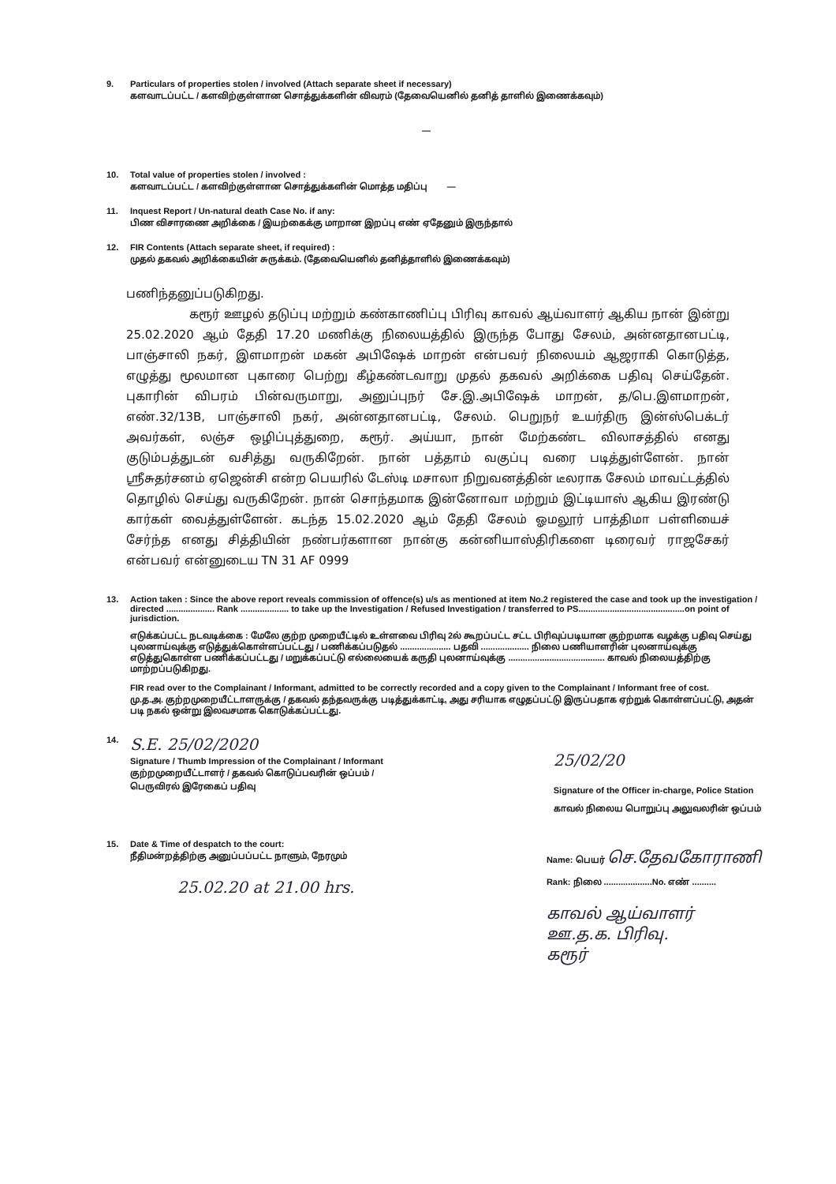9. Particulars of properties stolen / involved (Attach separate sheet if necessary)
களவாடப்பட்ட / களவிற்குள்ளான சொத்துக்களின் விவரம் (தேவையெனில் தனித் தாளில் இணைக்கவும்)
—
10. Total value of properties stolen / involved :
களவாடப்பட்ட / களவிற்குள்ளான சொத்துக்களின் மொத்த மதிப்பு —
11. Inquest Report / Un-natural death Case No. if any:
பிண விசாரணை அறிக்கை / இயற்கைக்கு மாறான இறப்பு எண் ஏதேனும் இருந்தால்
12. FIR Contents (Attach separate sheet, if required) :
முதல் தகவல் அறிக்கையின் சுருக்கம். (தேவையெனில் தனித்தாளில் இணைக்கவும்)
பணிந்தனுப்படுகிறது.
கரூர் ஊழல் தடுப்பு மற்றும் கண்காணிப்பு பிரிவு காவல் ஆய்வாளர் ஆகிய நான் இன்று 25.02.2020 ஆம் தேதி 17.20 மணிக்கு நிலையத்தில் இருந்த போது சேலம், அன்னதானபட்டி, பாஞ்சாலி நகர், இளமாறன் மகன் அபிஷேக் மாறன் என்பவர் நிலையம் ஆஜராகி கொடுத்த, எழுத்து மூலமான புகாரை பெற்று கீழ்கண்டவாறு முதல் தகவல் அறிக்கை பதிவு செய்தேன். புகாரின் விபரம் பின்வருமாறு, அனுப்புநர் சே.இ.அபிஷேக் மாறன், த/பெ.இளமாறன், எண்.32/13B, பாஞ்சாலி நகர், அன்னதானபட்டி, சேலம். பெறுநர் உயர்திரு இன்ஸ்பெக்டர் அவர்கள், லஞ்ச ஒழிப்புத்துறை, கரூர். அய்யா, நான் மேற்கண்ட விலாசத்தில் எனது குடும்பத்துடன் வசித்து வருகிறேன். நான் பத்தாம் வகுப்பு வரை படித்துள்ளேன். நான் ஸ்ரீசுதர்சனம் ஏஜென்சி என்ற பெயரில் டேஸ்டி மசாலா நிறுவனத்தின் டீலராக சேலம் மாவட்டத்தில் தொழில் செய்து வருகிறேன். நான் சொந்தமாக இன்னோவா மற்றும் இட்டியாஸ் ஆகிய இரண்டு கார்கள் வைத்துள்ளேன். கடந்த 15.02.2020 ஆம் தேதி சேலம் ஓமலூர் பாத்திமா பள்ளியைச் சேர்ந்த எனது சித்தியின் நண்பர்களான நான்கு கன்னியாஸ்திரிகளை டிரைவர் ராஜசேகர் என்பவர் என்னுடைய TN 31 AF 0999
13. Action taken : Since the above report reveals commission of offence(s) u/s as mentioned at item No.2 registered the case and took up the investigation / directed .................... Rank .................... to take up the Investigation / Refused Investigation / transferred to PS............................................on point of jurisdiction.
எடுக்கப்பட்ட நடவடிக்கை : மேலே குற்ற முறையீட்டில் உள்ளவை பிரிவு 2ல் கூறப்பட்ட சட்ட பிரிவுப்படியான குற்றமாக வழக்கு பதிவு செய்து புலனாய்வுக்கு எடுத்துக்கொள்ளப்பட்டது / பணிக்கப்படுதல் ..................... பதவி .................... நிலை பணியாளரின் புலனாய்வுக்கு எடுத்துகொள்ள பணிக்கப்பட்டது / மறுக்கப்பட்டு எல்லையைக் கருதி புலனாய்வுக்கு ........................................ காவல் நிலையத்திற்கு மாற்றப்படுகிறது.
FIR read over to the Complainant / Informant, admitted to be correctly recorded and a copy given to the Complainant / Informant free of cost.
மு.த.அ. குற்றமுறையீட்டாளருக்கு / தகவல் தந்தவருக்கு படித்துக்காட்டி, அது சரியாக எழுதப்பட்டு இருப்பதாக ஏற்றுக் கொள்ளப்பட்டு, அதன் படி நகல் ஒன்று இலவசமாக கொடுக்கப்பட்டது.
14.
S.E. 25/02/2020
Signature / Thumb Impression of the Complainant / Informant
குற்றமுறையீட்டாளர் / தகவல் கொடுப்பவரின் ஒப்பம் /
பெருவிரல் இரேகைப் பதிவு
25/02/20
Signature of the Officer in-charge, Police Station
காவல் நிலைய பொறுப்பு அலுவலரின் ஒப்பம்
15. Date & Time of despatch to the court:
நீதிமன்றத்திற்கு அனுப்பப்பட்ட நாளும், நேரமும்
25.02.20 at 21.00 hrs.
Name: பெயர் செ.தேவகோராணி
Rank: நிலை ....................No. எண் ..........
காவல் ஆய்வாளர்
ஊ.த.க. பிரிவு.
கரூர்